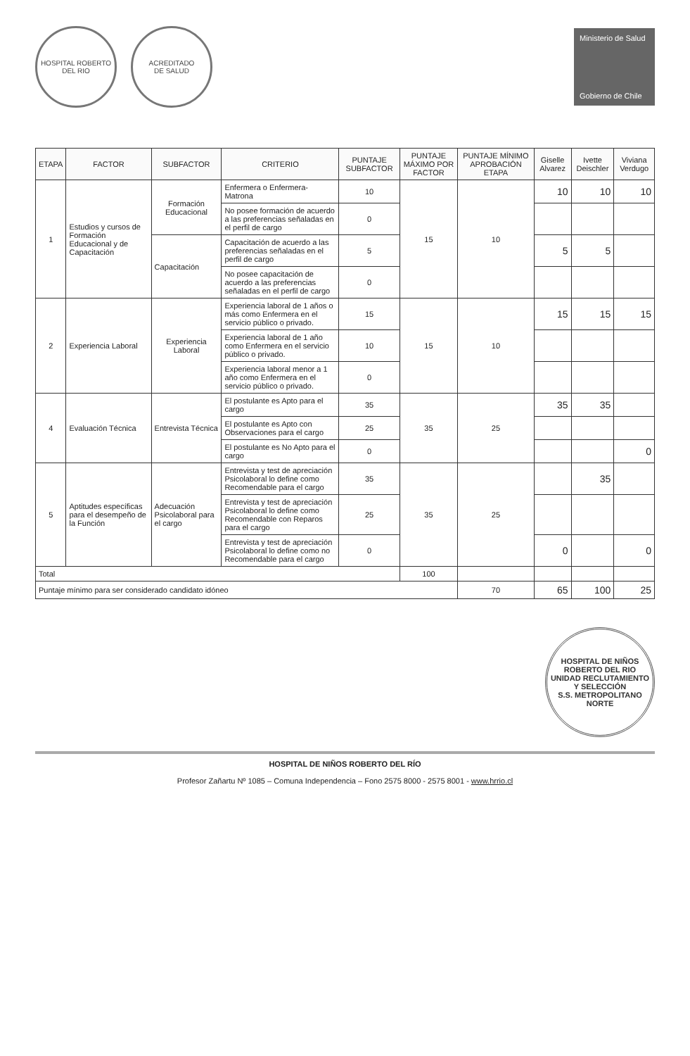HOSPITAL ROBERTO DEL RIO
ACREDITADO
DE SALUD
Ministerio de Salud
Gobierno de Chile
| ETAPA | FACTOR | SUBFACTOR | CRITERIO | PUNTAJE SUBFACTOR | PUNTAJE MÁXIMO POR FACTOR | PUNTAJE MÍNIMO APROBACIÓN ETAPA | Giselle Alvarez | Ivette Deischler | Viviana Verdugo |
| --- | --- | --- | --- | --- | --- | --- | --- | --- | --- |
| 1 | Estudios y cursos de Formación Educacional y de Capacitación | Formación Educacional | Enfermera o Enfermera-Matrona | 10 | 15 | 10 | 10 | 10 | 10 |
| | | | No posee formación de acuerdo a las preferencias señaladas en el perfil de cargo | 0 | | | | | |
| | | Capacitación | Capacitación de acuerdo a las preferencias señaladas en el perfil de cargo | 5 | | | 5 | 5 | |
| | | | No posee capacitación de acuerdo a las preferencias señaladas en el perfil de cargo | 0 | | | | | |
| 2 | Experiencia Laboral | Experiencia Laboral | Experiencia laboral de 1 años o más como Enfermera en el servicio público o privado. | 15 | 15 | 10 | 15 | 15 | 15 |
| | | | Experiencia laboral de 1 año como Enfermera en el servicio público o privado. | 10 | | | | | |
| | | | Experiencia laboral menor a 1 año como Enfermera en el servicio público o privado. | 0 | | | | | |
| 4 | Evaluación Técnica | Entrevista Técnica | El postulante es Apto para el cargo | 35 | 35 | 25 | 35 | 35 | |
| | | | El postulante es Apto con Observaciones para el cargo | 25 | | | | | |
| | | | El postulante es No Apto para el cargo | 0 | | | | | 0 |
| 5 | Aptitudes específicas para el desempeño de la Función | Adecuación Psicolaboral para el cargo | Entrevista y test de apreciación Psicolaboral lo define como Recomendable para el cargo | 35 | 35 | 25 | | 35 | |
| | | | Entrevista y test de apreciación Psicolaboral lo define como Recomendable con Reparos para el cargo | 25 | | | | | |
| | | | Entrevista y test de apreciación Psicolaboral lo define como no Recomendable para el cargo | 0 | | | 0 | | 0 |
| Total | | | | | 100 | | | | |
| Puntaje mínimo para ser considerado candidato idóneo | | | | | | 70 | 65 | 100 | 25 |
HOSPITAL DE NIÑOS ROBERTO DEL RIO
UNIDAD RECLUTAMIENTO Y SELECCIÓN
S.S. METROPOLITANO NORTE
HOSPITAL DE NIÑOS ROBERTO DEL RÍO
Profesor Zañartu Nº 1085 – Comuna Independencia – Fono 2575 8000 - 2575 8001 - www.hrrio.cl